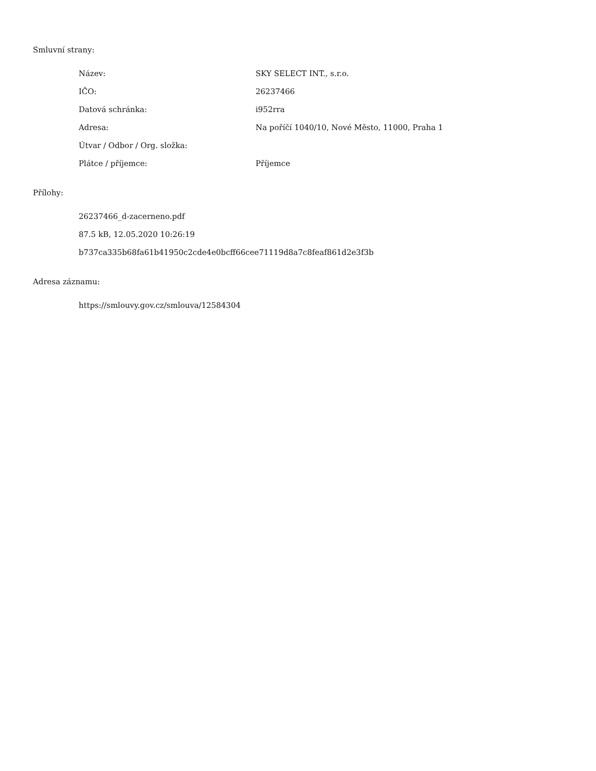Smluvní strany:
| Název: | SKY SELECT INT., s.r.o. |
| IČO: | 26237466 |
| Datová schránka: | i952rra |
| Adresa: | Na poříčí 1040/10, Nové Město, 11000, Praha 1 |
| Útvar / Odbor / Org. složka: | |
| Plátce / příjemce: | Příjemce |
Přílohy:
26237466_d-zacerneno.pdf
87.5 kB, 12.05.2020 10:26:19
b737ca335b68fa61b41950c2cde4e0bcff66cee71119d8a7c8feaf861d2e3f3b
Adresa záznamu:
https://smlouvy.gov.cz/smlouva/12584304